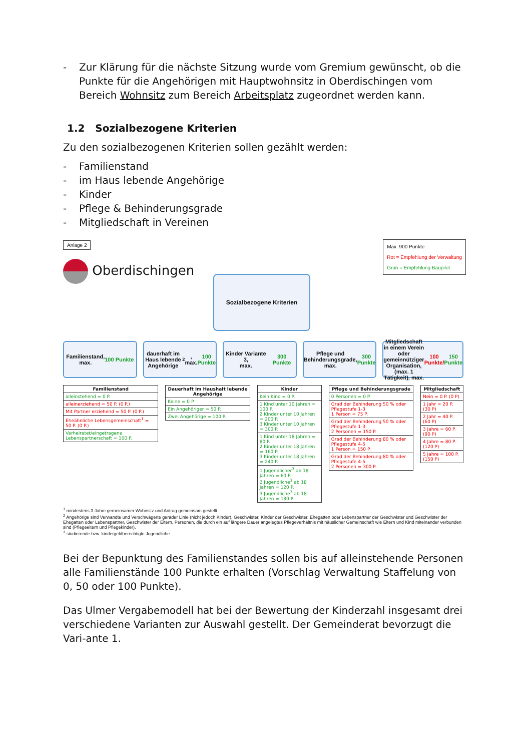- Zur Klärung für die nächste Sitzung wurde vom Gremium gewünscht, ob die Punkte für die Angehörigen mit Hauptwohnsitz in Oberdischingen vom Bereich Wohnsitz zum Bereich Arbeitsplatz zugeordnet werden kann.
1.2 Sozialbezogene Kriterien
Zu den sozialbezogenen Kriterien sollen gezählt werden:
- Familienstand
- im Haus lebende Angehörige
- Kinder
- Pflege & Behinderungsgrade
- Mitgliedschaft in Vereinen
Anlage 2
Oberdischingen
Max. 900 Punkte
Rot = Empfehlung der Verwaltung
Grün = Empfehlung Baupilot
Sozialbezogene Kriterien
Familienstand,
max. 100 Punkte
dauerhaft im Haus lebende Angehörige<sup>2</sup>, max. 100 Punkte
Kinder Variante 3,
max. 300 Punkte
Pflege und Behinderungsgrade, max. 300 Punkte
Mitgliedschaft in einem Verein oder gemeinnütziger Organisation, (max. 1 Tätigkeit), max. 100 Punkte/ 150 Punkte
| Familienstand |
| --- |
| alleinstehend = 0 P. |
| alleinerziehend = 50 P. (0 P.) |
| Mit Partner erziehend = 50 P. (0 P.) |
| Eheähnliche Lebensgemeinschaft<sup>1</sup> = 50 P. (0 P.) |
| Verheiratet/eingetragene Lebenspartnerschaft = 100 P. |
| Dauerhaft im Haushalt lebende Angehörige |
| --- |
| Keine = 0 P. |
| Ein Angehöriger = 50 P. |
| Zwei Angehörige = 100 P. |
| Kinder |
| --- |
| Kein Kind = 0 P. |
| 1 Kind unter 10 Jahren = 100 P. 2 Kinder unter 10 Jahren = 200 P. 3 Kinder unter 10 Jahren = 300 P. |
| 1 Kind unter 18 Jahren = 80 P. 2 Kinder unter 18 Jahren = 160 P. 3 Kinder unter 18 Jahren = 240 P. |
| 1 Jugendlicher<sup>3</sup> ab 18 Jahren = 60 P. 2 Jugendliche<sup>3</sup> ab 18 Jahren = 120 P. 3 Jugendliche<sup>3</sup> ab 18 Jahren = 180 P. |
| Pflege und Behinderungsgrade |
| --- |
| 0 Personen = 0 P. |
| Grad der Behinderung 50 % oder Pflegestufe 1-3 1 Person = 75 P. |
| Grad der Behinderung 50 % oder Pflegestufe 1-3 2 Personen = 150 P. |
| Grad der Behinderung 80 % oder Pflegestufe 4-5 1 Person = 150 P. |
| Grad der Behinderung 80 % oder Pflegestufe 4-5 2 Personen = 300 P. |
| Mitgliedschaft |
| --- |
| Nein = 0 P. (0 P) |
| 1 Jahr = 20 P. (30 P) |
| 2 Jahr = 40 P. (60 P) |
| 3 Jahre = 60 P. (90 P) |
| 4 Jahre = 80 P. (120 P) |
| 5 Jahre = 100 P. (150 P) |
<sup>1</sup> mindestens 3 Jahre gemeinsamer Wohnsitz und Antrag gemeinsam gestellt
<sup>2</sup> Angehörige sind Verwandte und Verschwägerte gerader Linie (nicht jedoch Kinder), Geschwister, Kinder der Geschwister, Ehegatten oder Lebenspartner der Geschwister und Geschwister der Ehegatten oder Lebenspartner, Geschwister der Eltern, Personen, die durch ein auf längere Dauer angelegtes Pflegeverhältnis mit häuslicher Gemeinschaft wie Eltern und Kind miteinander verbunden sind (Pflegeeltern und Pflegekinder).
<sup>3</sup> studierende bzw. kindergeldberechtigte Jugendliche
Bei der Bepunktung des Familienstandes sollen bis auf alleinstehende Personen alle Familienstände 100 Punkte erhalten (Vorschlag Verwaltung Staffelung von 0, 50 oder 100 Punkte).
Das Ulmer Vergabemodell hat bei der Bewertung der Kinderzahl insgesamt drei verschiedene Varianten zur Auswahl gestellt. Der Gemeinderat bevorzugt die Vari-ante 1.